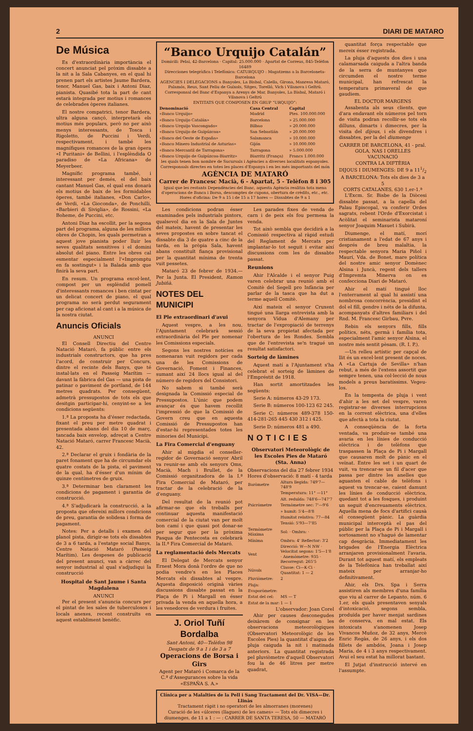2 DIARI DE MATARO
De Música
Es d'extraordinària importància el concert anunciat pel pròxim dissabte a la nit a la Sala Cabanyes, en el qual hi prenen part els artistes Jaume Bardera, tenor, Manuel Gas, baix i Antoni Diaz, pianista. Quasibé tota la part de cant estarà integrada per motius i romances de celebrades òperes italianes.
El nostre compatrici, tenor Bardera, ultra alguna cançó, interpretarà els motius més populars, però no per això menys interessants, de Tosca i Rigoletto, de Puccini i Verdi, respectivament, i també les magnífiques romances de la gran òpera «I Puritani» de Bellini, i l'esplèndida O paradiso de «La Africana» de Meyerbeer.
Magnífic programa també, i interessant per demés, el del baix cantant Manuel Gas, el qual ens donarà els motius de baix de les formidables òperes, també italianes, «Don Carlo», de Verdi, «La Gioconda», de Ponchilli, «Barbieri di Siviglia», de Rossini, «La Boheme, de Puccini, etc.
Antoni Diaz ha escollit, per la segona part del programa, alguna de les millors obres de Chopin, les quals permetran a aquest jove pianista poder lluir les seves qualitats sensitives i el domini absolut del piano. Entre les obres cal esmentar especialment l'«Impromptu en fa sostingut» i la Balada amb que finirà la seva part.
En resum. Un programa excel·lent, compost per un esplèndid pomell d'interessants romances i ben cintat per un delicat concert de piano, el qual programa no serà perdut segurament per cap aficionat al cant i a la música de la nostra ciutat.
Anuncis Oficials
ANUNCI
El Consell Directiu del Centre Natació Mataró, fa públic entre els industrials constructors, que ha pres l'acord, de construir per Concurs, dintre el recinte dels Banys, que té instal·lats en el Passeig Marítim — davant la fàbrica del Gas — una pista de patinar o paviment de portland, de 144 metres quadrats. Per consegüent, admetrà pressupostos de tots els que desitgin participar-hi, cenyint-se a les condicions següents:
1.ª La proposta ha d'ésser redactada, fixant el preu per metre quadrat i presentada abans del dia 10 de març, tancada baix envelop, adreçat a Centre Natació Mataró, carrer Francesc Macià, 42.
2.ª Declarar el gruix i fondària de la paret fonament que ha de circumdar els quatre costats de la pista, el paviment de la qual, ha d'ésser d'un mínim de quinze centímetres de gruix.
3.ª Determinar ben clarament les condicions de pagament i garantia de construcció.
4.ª S'adjudicarà la construcció, a la proposta que ofereixi millors condicions de preu, garantia de solidesa i forma de pagament.
Notes: Per a detalls i examen del planol pista, dirigir-se tots els dissabtes de 3 a 6 tarda, a l'estatge social Banys, Centre Natació Mataró (Passeig Marítim). Les despeses de publicació del present anunci, van a càrrec del senyor industrial al qual s'adjudiqui la construcció
Hospital de Sant Jaume i Santa Magdalena
ANUNCI
Per el present s'anuncia concurs per el pintat de les sales de tuberculosos i locals anexes, recent construïts en aquest establiment benèfic.
“Banco Urquijo Catalán”
Domicili: Pelai, 42-Barcelona · Capital: 25.000.000 · Apartat de Correus, 845-Telèfon 16489
Direcciones telegràfica i Telefònica: CATURQUIJO : Magatzems a la Barceloneta-Barcelona
AGENCIES I DELEGACIONS a Banyoles, La Bisbal, Calella, Girona, Manresa Mataró, Palamós, Reus, Sant Feliu de Guíxols, Sitges, Torelló, Vich i Vilanova i Geltrú.
Corresponsal del Banc d'Espanya a Arenys de Mar, Banyoles, La Bisbal, Mataró i Vilanova i Geltrú
ENTITATS QUE COMPOSEN EN GRUP “URQUIJO”:
| Denominació | Casa Central | Capital |
| --- | --- | --- |
| «Banco Urquijo» | Madrid | Ptes. 100.000.000 |
| «Banco Urquijo Catalán» | Barcelona | » 25.000.000 |
| «Banco Urquijo Vascongado» | Bilbao | » 20.000.000 |
| «Banco Urquijo de Guipúzcoa» | San Sebastián | » 20.000.000 |
| «Banco del Oeste de España» | Salamanca | » 10.000.000 |
| «Banco Minero Industrial de Asturias» | Gijón | » 10.000.000 |
| «Banco Mercantil de Tarragona» | Tarragona | » 5.000.000 |
| «Banco Urquijo de Guipúzcoa-Biarritz» | Biarritz (França) | Francs 1.000.000 |
les quals tenen bon nombre de Sucursals i Agències a diverses localitats espanyoles.
Corresponsals directes en totes les places d'Espanya i en les més importants del món
AGÈNCIA DE MATARÓ
Carrer de Francesc Macià, 6 - Apartat, 5 - Telèfon 8 i 305
Igual que les restants Dependències del Banc, aquesta Agència realitza tota mena d'operacions de Banca i Borsa, descomptes de cupons, obertura de crèdits, etc., etc.
Hores d'oficina: De 9 a 15 i de 15 a 17 hores — Dissabtes de 9 a 1
Les condicions podran ésser examinades pels industrials pintors, qualsevol dia en la Sala de Juntes del mateix, havent de presentar les seves propostes en sobre tancat el dissabte dia 3 de quatre a cinc de la tarda, en la pròpia Sala, havent abans constituït fiança provisional per la quantitat mínima de trenta vuit pessetes.
Mataró 23 de febrer de 1934.—Per la Junta. El President, Ramon Jubiñà.
NOTES DEL MUNICIPI
El Ple extraordinari d'avui
Aquest vespre, a les nou, l'Ajuntament celebrarà sessió extraordinària del Ple per nomenar les Comissions especials.
Segons les nostres notícies es nomenaran vuit regidors per cada una de les Comissions de Governació, Foment i Finances, sumant així 24 llocs igual al del número de regidors del Consistori.
No sabem si també serà designada la Comissió especial de Pressupostos. L'únic que podem avançar és que havem recollit l'impressió de que la Comissió de Govern creu que en aquesta Comissió de Pressupostos han d'estar-hi representades totes les minories del Municipi.
La Fira Comercial d'enguany
Ahir al migdia el conseller-regidor de Governació senyor Abril va reunir-se amb els senyors Oms, Macià, Mach i Brullet, de la Comissió organitzadora de la I.ª Fira Comercial de Mataró, per tractar de la celebració de la d'enguany.
Del resultat de la reunió pot afirmar-se que els treballs per continuar aquesta manifestació comercial de la ciutat van per molt bon camí i que quasi pot donar-se per segur que per la pròxima Pasqua de Pentecosta es celebrarà la II.ª Fira Comercial de Mataró.
La reglamentació dels Mercats
El Delegat de Mercats senyor Ernest Mora donà l'ordre de que no podia vendre's en les Places Mercats els dissabtes al vespre. Aquesta disposició originà vàries discussions dissabte passat en la Plaça de Pi i Margall en ésser privada la venda en aquella hora, a les venedores de verdura i fruites.
J. Oriol Tuñí Bordalba
Sant Antoni, 40—Telèfon 98
Despatx de 9 a 1 i de 3 a 7
Operacions de Borsa i Girs
Agent per Mataró i Comarca de la C.ª d'Assegurances sobre la vida «ESPAÑA S. A.»
Les parades fixes de venda de carn i de peix els fou permesa la venda.
Tot això sembla que decidirà a la Comissió respectiva al ràpid estudi del Reglament de Mercats per implantar-lo tot seguit i evitar així discussions com les de dissabte passat.
Reunions
Ahir l'Alcalde i el senyor Puig varen celebrar una reunió amb el Comitè del Segell pro Infància per parlar de la tasca que ha dut a terme aquell Comitè.
Així mateix el senyor Cruxent tingué una llarga entrevista amb la senyora Vídua d'Alemany per tractar de l'expropiació de terrenys de la seva propietat afectada per l'obertura de les Rondes. Sembla que de l'entrevista se'n tragué un resultat satisfactori.
Sorteig de làmines
Aquest matí a l'Ajuntament s'ha celebrat el sorteig de làmines de l'Empréstit de 1918.
Han sortit amortitzades les següents:
Serie A: números 43-29 173.
Serie B: números 100-123 62 245.
Serie C: números 489-378 150-414-281-265 445 430 312 i 425.
Serie D: números 481 a 490.
NOTICIES
Observatori Meteorològic de les Escoles Pies de Mataró (Sta. Anna)
Observacions del dia 27 febrer 1934 Hores d'observació: 8 matí - 4 tarda
| Baròmetre | Altura llegida: 749'7—748'9 |
| | Temperatura: 11° —11° |
| | Alt. reduïda: 748'6—747'7 |
| Psicròmetre | Termòmetre sec: 7'—9'6 |
| | » humit: 5'4—8'8 |
| | Humitat relativa: 77—84 |
| | Tensió: 5'93—7'85 |
| Termòmetre Màxima | Sol: · Ombra: · |
| Mínima | Ombra: 4' Reflector: 3'2 |
| Vent | Direcció: W—N NW · Velocitat segons: 1'5—1'8 · Anemòmetre: 935 · Recorregut: 265'5 |
| Núvols | Classe: Ci—K·Ci · Quantitat: 1 — 2 |
| Pluviòmetre: | 2 |
| Pluja: | |
| Evaporòmetre: | |
| Estat del cel: | MS — T |
| Estat de la mar: | 1 — 1 |
L'observador: Joan Corel
Ahir per causes desconegudes deixàrem de consignar en les observacions meteorològiques (Observatori Meteorològic de les Escoles Pies) la quantitat d'aigua de pluja caiguda la nit i matinada anteriors. La quantitat registrada pel pluviòmetre d'aquell Observatori fou la de 46 litres per metre quadrat,
Clínica per a Malalties de la Pell i Sang Tractament del Dr. VISA—Dr. Llinàs
Tractament ràpit i no operatori de les almorranes (morenes)
Curació de les «úlceres (llagues) de les cames» — Tots els dimecres i diumenges, de 11 a 1 : — : CARRER DE SANTA TERESA, 50 — MATARÓ
quantitat força respectable que mereix ésser registrada.
La pluja d'aquests dos dies i una calamarsada caiguda a l'altra banda de la serra de muntanyes que circumden el nostre terme municipal, han refrescat la temperatura primaveral de que gaudiem.
EL DOCTOR MARGENS
Assabenta als seus clients, que d'ara endavant els números pel torn de visita podran recollir-se tots els dilluns, dimarts i dimecres, per la visita del dijous, i els divendres i dissabtes, per la del diumenge
CARRER DE BARCELONA, 41 - pral.
GOLA, NAS I ORELLES
VACUNACIÓ
CONTRA LA DIFTÈRIA
DIJOUS I DIUMENGES: DE 9 a 111/2
A BARCELONA: Tots els dies de 3 a 5
CORTS CATALANES, 630 1.er-1.ª
L'Excm. Sr. Bisbe de la Diòcesi dissabte passat, a la capella del Palau Episcopal, va conferir Ordes sagrats, rebent l'Orde d'Exorcistat i Acòlitat el seminarista mataroní senyor Joaquim Masuet i Subirà.
Diumenge, el matí, morí cristianament a l'edat de 67 anys i després de breu malaltia, la respectable senyora Maria Piñol i Maurí, Vda. de Bonet, mare política del nostre amic senyor Domènec Alsina i Juncà, regent dels tallers d'Impremta Minerva on es confecciona Diari de Mataró.
Ahir el matí tingué lloc l'enterrament al qual hi assistí una nombrosa concorrència, presidint el dol el fill, gendre i néts de la difunta, acompanyats d'altres familiars i del Rnd. M. Francesc Girbau, Pvre.
Rebin els senyors fills, fills polítics, néts, germà i família tota, especialment l'amic senyor Alsina, el nostre més sentit pèsam. (R. I. P.).
—Un relleu artístic per capçal de llit és un excel·lent present de noces. A «La Cartuja de Sevilla» n'han rebut, a més de l'extens assortit que sempre tenen, una col·lecció de nous models a preus baratíssims. Vegeu-los.
En la tempesta de pluja i vent d'ahir a les set del vespre, varen registrar-se diverses interrupcions en la corrent elèctrica, una d'elles que afectà a tota la ciutat.
A conseqüència de la forta ventada, va produir-se també una avaria en les línies de conducció elèctrica i de telèfons que traspassen la Plaça de Pi i Margall que causaren molt de pànic en el veïnat. Entre les set i un quart de vuit, va trencar-se un fil d'acer que passa per dintre les anelles que aguanten el cable de telèfons i aquest va trencar-se, caient damunt les línies de conducció elèctrica, quedant tot a les fosques, i produint un seguit d'encreuaments elèctrics. Aquella mena de focs d'artifici causà el consegüent pànic. La guàrdia municipal interceptà el pas del públic per la Plaça de Pi i Margall i sortosament no s'hagué de lamentar cap desgràcia. Immediatament les brigades de l'Energia Elèctrica arranjaren provisionalment l'avaria. Durant tot aquest matí, els empleats de la Telefònica han treballat així mateix per arranjar-ho definitivament.
Ahir, els Drs. Spa i Serra assistiren als membres d'una família que viu al carrer de Lepanto, núm. 6 1.er, els quals presentaven senyals d'intoxicació, segons sembla, produïda per haver menjat sardines de conserva, en mal estat. Els intoxicats s'anomenen Josep Vivancos Muñoz, de 32 anys, Mercè Enric Regàs, de 26 anys, i els dos fillets de ambdós, Joana i Josep Maria, de 4 i 3 anys respectivament. Avui el seu estat ha millorat bastant.
El Jutjat d'instrucció intervé en l'assumpte.